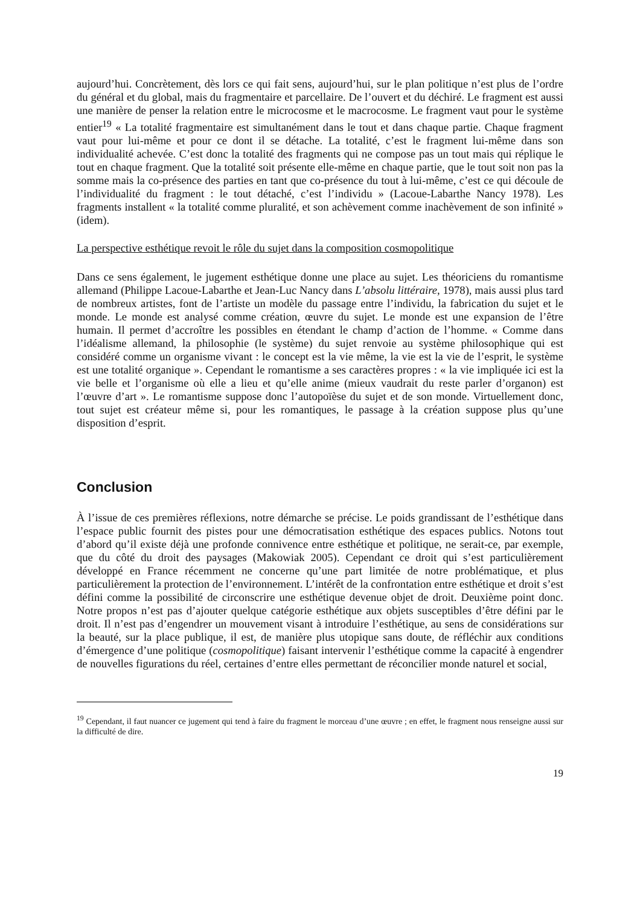aujourd’hui. Concrètement, dès lors ce qui fait sens, aujourd’hui, sur le plan politique n’est plus de l’ordre du général et du global, mais du fragmentaire et parcellaire. De l’ouvert et du déchiré. Le fragment est aussi une manière de penser la relation entre le microcosme et le macrocosme. Le fragment vaut pour le système entier<sup>19</sup> « La totalité fragmentaire est simultanément dans le tout et dans chaque partie. Chaque fragment vaut pour lui-même et pour ce dont il se détache. La totalité, c’est le fragment lui-même dans son individualité achevée. C’est donc la totalité des fragments qui ne compose pas un tout mais qui réplique le tout en chaque fragment. Que la totalité soit présente elle-même en chaque partie, que le tout soit non pas la somme mais la co-présence des parties en tant que co-présence du tout à lui-même, c’est ce qui découle de l’individualité du fragment : le tout détaché, c’est l’individu » (Lacoue-Labarthe Nancy 1978). Les fragments installent « la totalité comme pluralité, et son achèvement comme inachèvement de son infinité » (idem).
La perspective esthétique revoit le rôle du sujet dans la composition cosmopolitique
Dans ce sens également, le jugement esthétique donne une place au sujet. Les théoriciens du romantisme allemand (Philippe Lacoue-Labarthe et Jean-Luc Nancy dans L’absolu littéraire, 1978), mais aussi plus tard de nombreux artistes, font de l’artiste un modèle du passage entre l’individu, la fabrication du sujet et le monde. Le monde est analysé comme création, œuvre du sujet. Le monde est une expansion de l’être humain. Il permet d’accroître les possibles en étendant le champ d’action de l’homme. « Comme dans l’idéalisme allemand, la philosophie (le système) du sujet renvoie au système philosophique qui est considéré comme un organisme vivant : le concept est la vie même, la vie est la vie de l’esprit, le système est une totalité organique ». Cependant le romantisme a ses caractères propres : « la vie impliquée ici est la vie belle et l’organisme où elle a lieu et qu’elle anime (mieux vaudrait du reste parler d’organon) est l’œuvre d’art ». Le romantisme suppose donc l’autopoïèse du sujet et de son monde. Virtuellement donc, tout sujet est créateur même si, pour les romantiques, le passage à la création suppose plus qu’une disposition d’esprit.
Conclusion
À l’issue de ces premières réflexions, notre démarche se précise. Le poids grandissant de l’esthétique dans l’espace public fournit des pistes pour une démocratisation esthétique des espaces publics. Notons tout d’abord qu’il existe déjà une profonde connivence entre esthétique et politique, ne serait-ce, par exemple, que du côté du droit des paysages (Makowiak 2005). Cependant ce droit qui s’est particulièrement développé en France récemment ne concerne qu’une part limitée de notre problématique, et plus particulièrement la protection de l’environnement. L’intérêt de la confrontation entre esthétique et droit s’est défini comme la possibilité de circonscrire une esthétique devenue objet de droit. Deuxième point donc. Notre propos n’est pas d’ajouter quelque catégorie esthétique aux objets susceptibles d’être défini par le droit. Il n’est pas d’engendrer un mouvement visant à introduire l’esthétique, au sens de considérations sur la beauté, sur la place publique, il est, de manière plus utopique sans doute, de réfléchir aux conditions d’émergence d’une politique (cosmopolitique) faisant intervenir l’esthétique comme la capacité à engendrer de nouvelles figurations du réel, certaines d’entre elles permettant de réconcilier monde naturel et social,
<sup>19</sup> Cependant, il faut nuancer ce jugement qui tend à faire du fragment le morceau d’une œuvre ; en effet, le fragment nous renseigne aussi sur la difficulté de dire.
19